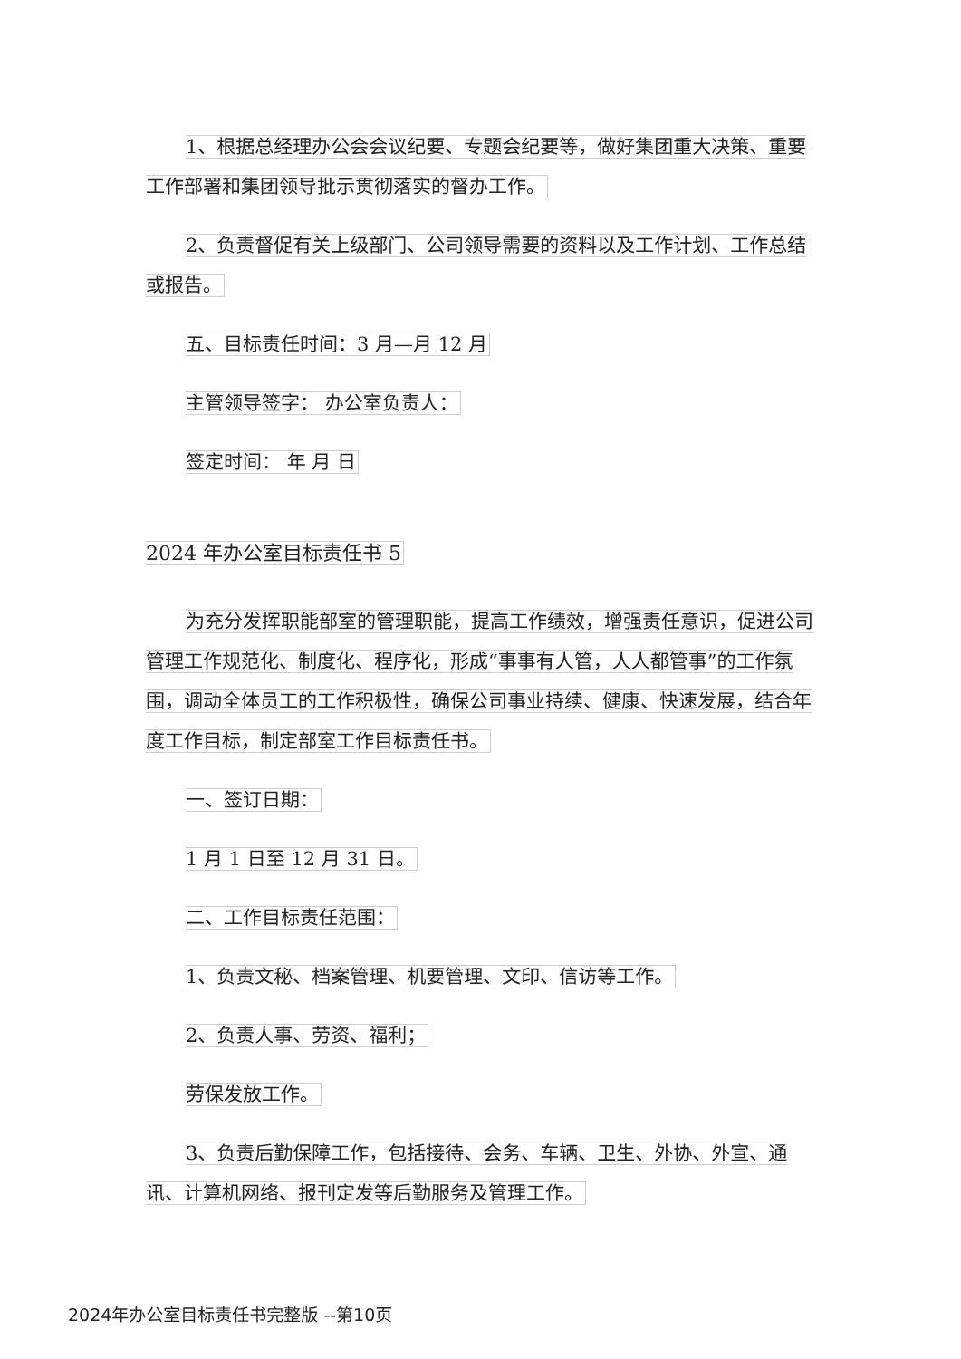1、根据总经理办公会会议纪要、专题会纪要等，做好集团重大决策、重要工作部署和集团领导批示贯彻落实的督办工作。
2、负责督促有关上级部门、公司领导需要的资料以及工作计划、工作总结或报告。
五、目标责任时间：3 月—月 12 月
主管领导签字： 办公室负责人：
签定时间： 年 月 日
2024 年办公室目标责任书 5
为充分发挥职能部室的管理职能，提高工作绩效，增强责任意识，促进公司管理工作规范化、制度化、程序化，形成“事事有人管，人人都管事”的工作氛围，调动全体员工的工作积极性，确保公司事业持续、健康、快速发展，结合年度工作目标，制定部室工作目标责任书。
一、签订日期：
1 月 1 日至 12 月 31 日。
二、工作目标责任范围：
1、负责文秘、档案管理、机要管理、文印、信访等工作。
2、负责人事、劳资、福利；
劳保发放工作。
3、负责后勤保障工作，包括接待、会务、车辆、卫生、外协、外宣、通讯、计算机网络、报刊定发等后勤服务及管理工作。
2024年办公室目标责任书完整版 --第10页